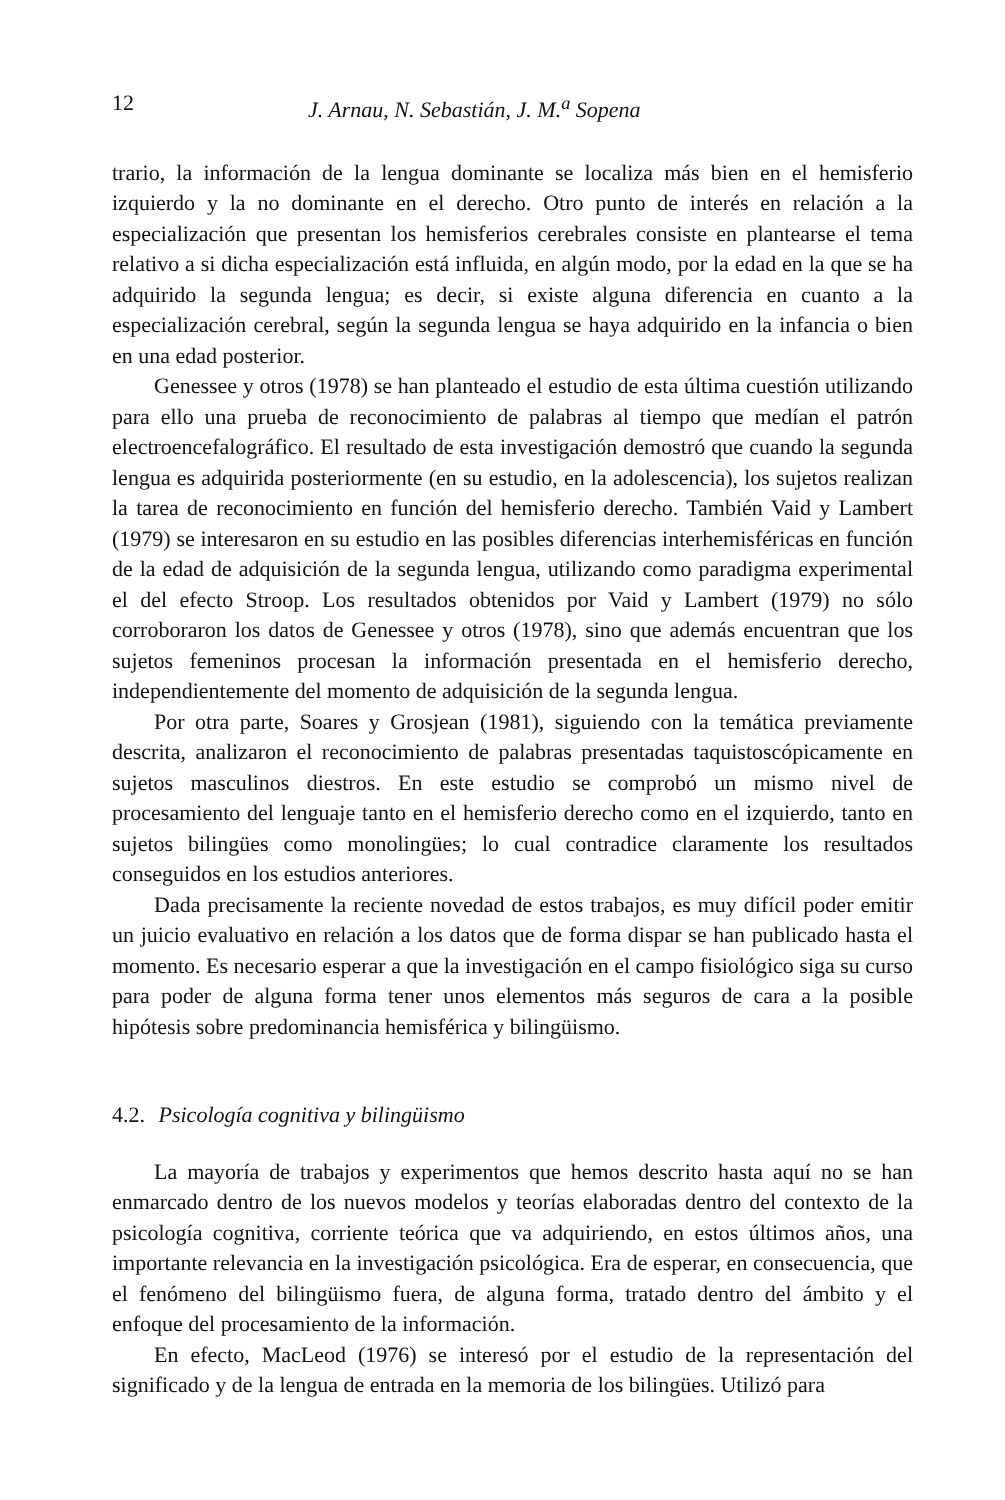12 J. Arnau, N. Sebastián, J. M.<sup>a</sup> Sopena
trario, la información de la lengua dominante se localiza más bien en el hemisferio izquierdo y la no dominante en el derecho. Otro punto de interés en relación a la especialización que presentan los hemisferios cerebrales consiste en plantearse el tema relativo a si dicha especialización está influida, en algún modo, por la edad en la que se ha adquirido la segunda lengua; es decir, si existe alguna diferencia en cuanto a la especialización cerebral, según la segunda lengua se haya adquirido en la infancia o bien en una edad posterior.
Genessee y otros (1978) se han planteado el estudio de esta última cuestión utilizando para ello una prueba de reconocimiento de palabras al tiempo que medían el patrón electroencefalográfico. El resultado de esta investigación demostró que cuando la segunda lengua es adquirida posteriormente (en su estudio, en la adolescencia), los sujetos realizan la tarea de reconocimiento en función del hemisferio derecho. También Vaid y Lambert (1979) se interesaron en su estudio en las posibles diferencias interhemisféricas en función de la edad de adquisición de la segunda lengua, utilizando como paradigma experimental el del efecto Stroop. Los resultados obtenidos por Vaid y Lambert (1979) no sólo corroboraron los datos de Genessee y otros (1978), sino que además encuentran que los sujetos femeninos procesan la información presentada en el hemisferio derecho, independientemente del momento de adquisición de la segunda lengua.
Por otra parte, Soares y Grosjean (1981), siguiendo con la temática previamente descrita, analizaron el reconocimiento de palabras presentadas taquistoscópicamente en sujetos masculinos diestros. En este estudio se comprobó un mismo nivel de procesamiento del lenguaje tanto en el hemisferio derecho como en el izquierdo, tanto en sujetos bilingües como monolingües; lo cual contradice claramente los resultados conseguidos en los estudios anteriores.
Dada precisamente la reciente novedad de estos trabajos, es muy difícil poder emitir un juicio evaluativo en relación a los datos que de forma dispar se han publicado hasta el momento. Es necesario esperar a que la investigación en el campo fisiológico siga su curso para poder de alguna forma tener unos elementos más seguros de cara a la posible hipótesis sobre predominancia hemisférica y bilingüismo.
4.2. Psicología cognitiva y bilingüismo
La mayoría de trabajos y experimentos que hemos descrito hasta aquí no se han enmarcado dentro de los nuevos modelos y teorías elaboradas dentro del contexto de la psicología cognitiva, corriente teórica que va adquiriendo, en estos últimos años, una importante relevancia en la investigación psicológica. Era de esperar, en consecuencia, que el fenómeno del bilingüismo fuera, de alguna forma, tratado dentro del ámbito y el enfoque del procesamiento de la información.
En efecto, MacLeod (1976) se interesó por el estudio de la representación del significado y de la lengua de entrada en la memoria de los bilingües. Utilizó para